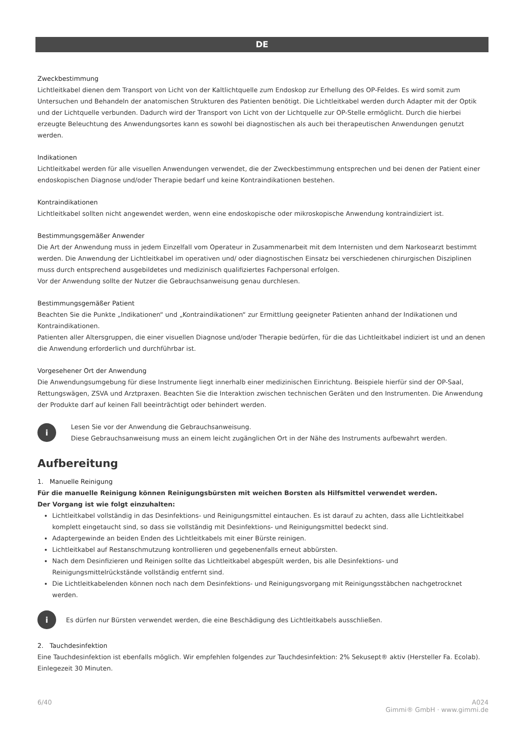DE
Zweckbestimmung
Lichtleitkabel dienen dem Transport von Licht von der Kaltlichtquelle zum Endoskop zur Erhellung des OP-Feldes. Es wird somit zum Untersuchen und Behandeln der anatomischen Strukturen des Patienten benötigt. Die Lichtleitkabel werden durch Adapter mit der Optik und der Lichtquelle verbunden. Dadurch wird der Transport von Licht von der Lichtquelle zur OP-Stelle ermöglicht. Durch die hierbei erzeugte Beleuchtung des Anwendungsortes kann es sowohl bei diagnostischen als auch bei therapeutischen Anwendungen genutzt werden.
Indikationen
Lichtleitkabel werden für alle visuellen Anwendungen verwendet, die der Zweckbestimmung entsprechen und bei denen der Patient einer endoskopischen Diagnose und/oder Therapie bedarf und keine Kontraindikationen bestehen.
Kontraindikationen
Lichtleitkabel sollten nicht angewendet werden, wenn eine endoskopische oder mikroskopische Anwendung kontraindiziert ist.
Bestimmungsgemäßer Anwender
Die Art der Anwendung muss in jedem Einzelfall vom Operateur in Zusammenarbeit mit dem Internisten und dem Narkosearzt bestimmt werden. Die Anwendung der Lichtleitkabel im operativen und/ oder diagnostischen Einsatz bei verschiedenen chirurgischen Disziplinen muss durch entsprechend ausgebildetes und medizinisch qualifiziertes Fachpersonal erfolgen.
Vor der Anwendung sollte der Nutzer die Gebrauchsanweisung genau durchlesen.
Bestimmungsgemäßer Patient
Beachten Sie die Punkte „Indikationen“ und „Kontraindikationen“ zur Ermittlung geeigneter Patienten anhand der Indikationen und Kontraindikationen.
Patienten aller Altersgruppen, die einer visuellen Diagnose und/oder Therapie bedürfen, für die das Lichtleitkabel indiziert ist und an denen die Anwendung erforderlich und durchführbar ist.
Vorgesehener Ort der Anwendung
Die Anwendungsumgebung für diese Instrumente liegt innerhalb einer medizinischen Einrichtung. Beispiele hierfür sind der OP-Saal, Rettungswägen, ZSVA und Arztpraxen. Beachten Sie die Interaktion zwischen technischen Geräten und den Instrumenten. Die Anwendung der Produkte darf auf keinen Fall beeinträchtigt oder behindert werden.
i
Lesen Sie vor der Anwendung die Gebrauchsanweisung.
Diese Gebrauchsanweisung muss an einem leicht zugänglichen Ort in der Nähe des Instruments aufbewahrt werden.
Aufbereitung
1. Manuelle Reinigung
Für die manuelle Reinigung können Reinigungsbürsten mit weichen Borsten als Hilfsmittel verwendet werden.
Der Vorgang ist wie folgt einzuhalten:
Lichtleitkabel vollständig in das Desinfektions- und Reinigungsmittel eintauchen. Es ist darauf zu achten, dass alle Lichtleitkabel komplett eingetaucht sind, so dass sie vollständig mit Desinfektions- und Reinigungsmittel bedeckt sind.
Adaptergewinde an beiden Enden des Lichtleitkabels mit einer Bürste reinigen.
Lichtleitkabel auf Restanschmutzung kontrollieren und gegebenenfalls erneut abbürsten.
Nach dem Desinfizieren und Reinigen sollte das Lichtleitkabel abgespült werden, bis alle Desinfektions- und Reinigungsmittelrückstände vollständig entfernt sind.
Die Lichtleitkabelenden können noch nach dem Desinfektions- und Reinigungsvorgang mit Reinigungsstäbchen nachgetrocknet werden.
i
Es dürfen nur Bürsten verwendet werden, die eine Beschädigung des Lichtleitkabels ausschließen.
2. Tauchdesinfektion
Eine Tauchdesinfektion ist ebenfalls möglich. Wir empfehlen folgendes zur Tauchdesinfektion: 2% Sekusept® aktiv (Hersteller Fa. Ecolab). Einlegezeit 30 Minuten.
6/40 A024
Gimmi® GmbH · www.gimmi.de